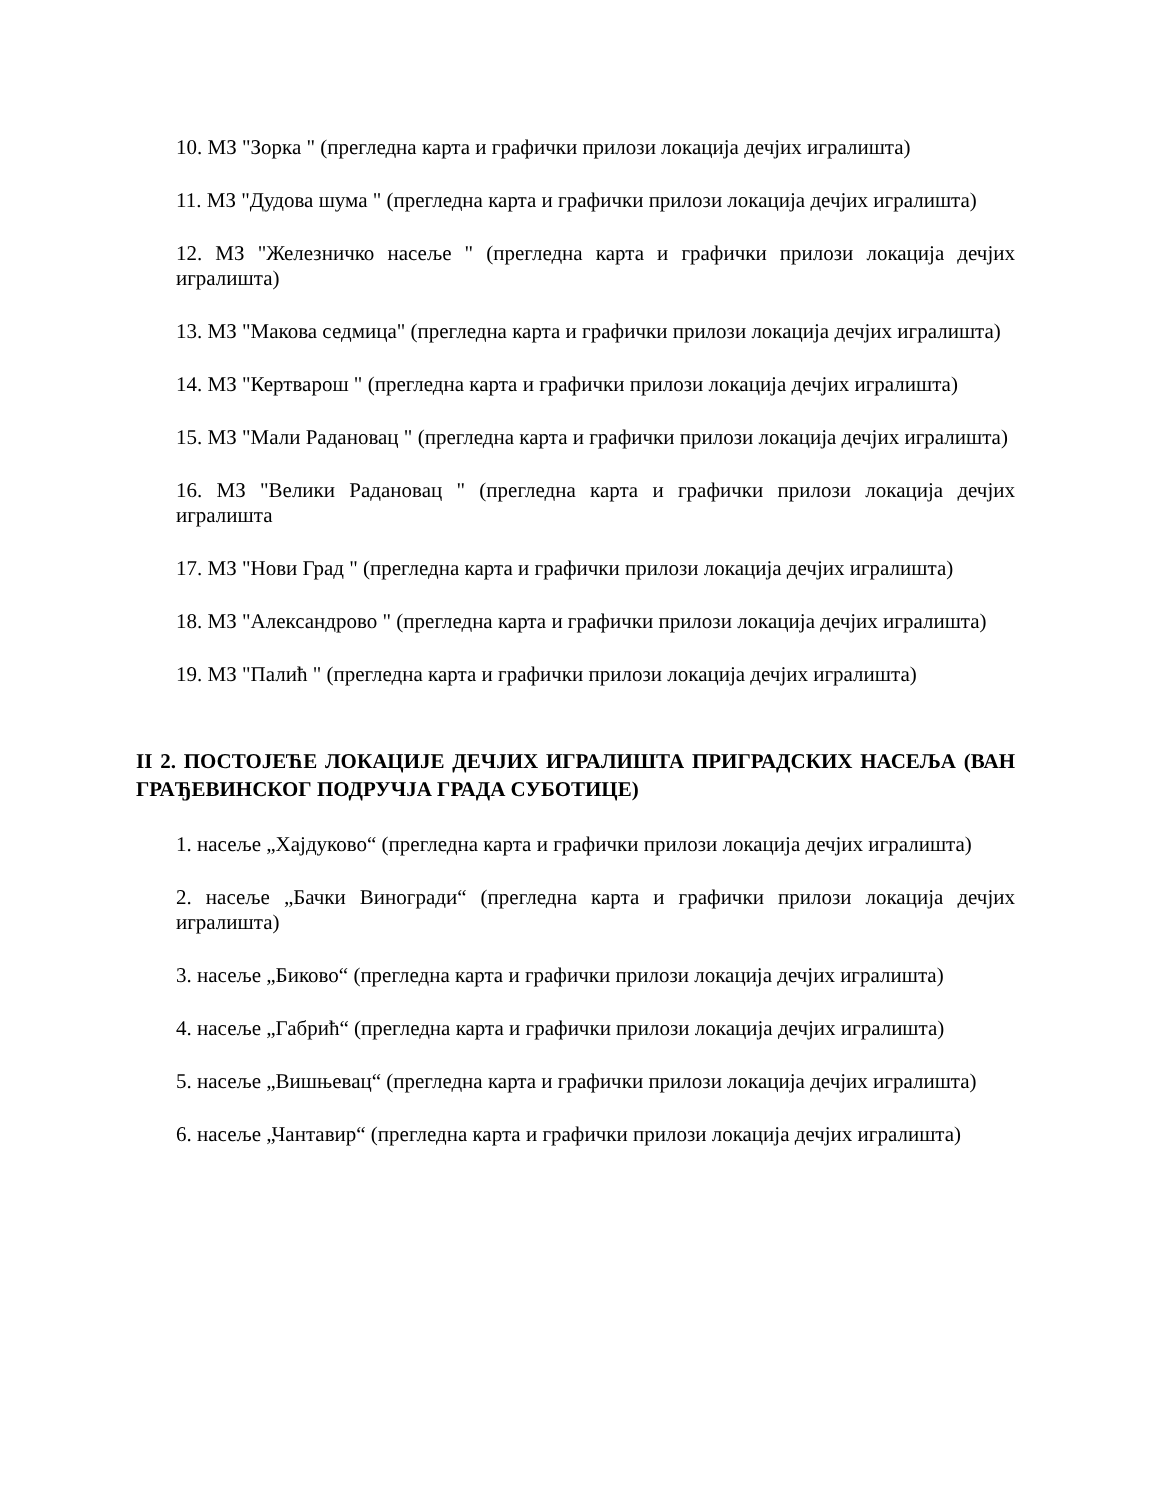10. МЗ "Зорка " (прегледна карта и графички прилози локација дечјих игралишта)
11. МЗ "Дудова шума " (прегледна карта и графички прилози локација дечјих игралишта)
12. МЗ "Железничко насеље " (прегледна карта и графички прилози локација дечјих игралишта)
13. МЗ "Макова седмица" (прегледна карта и графички прилози локација дечјих игралишта)
14. МЗ "Кертварош " (прегледна карта и графички прилози локација дечјих игралишта)
15. МЗ "Мали Радановац " (прегледна карта и графички прилози локација дечјих игралишта)
16. МЗ "Велики Радановац " (прегледна карта и графички прилози локација дечјих игралишта
17. МЗ "Нови Град " (прегледна карта и графички прилози локација дечјих игралишта)
18. МЗ "Александрово " (прегледна карта и графички прилози локација дечјих игралишта)
19. МЗ "Палић " (прегледна карта и графички прилози локација дечјих игралишта)
II 2. ПОСТОЈЕЋЕ ЛОКАЦИЈЕ ДЕЧЈИХ ИГРАЛИШТА ПРИГРАДСКИХ НАСЕЉА (ВАН ГРАЂЕВИНСКОГ ПОДРУЧЈА ГРАДА СУБОТИЦЕ)
1. насеље „Хајдуково“ (прегледна карта и графички прилози локација дечјих игралишта)
2. насеље „Бачки Виногради“ (прегледна карта и графички прилози локација дечјих игралишта)
3. насеље „Биково“ (прегледна карта и графички прилози локација дечјих игралишта)
4. насеље „Габрић“ (прегледна карта и графички прилози локација дечјих игралишта)
5. насеље „Вишњевац“ (прегледна карта и графички прилози локација дечјих игралишта)
6. насеље „Чантавир“ (прегледна карта и графички прилози локација дечјих игралишта)